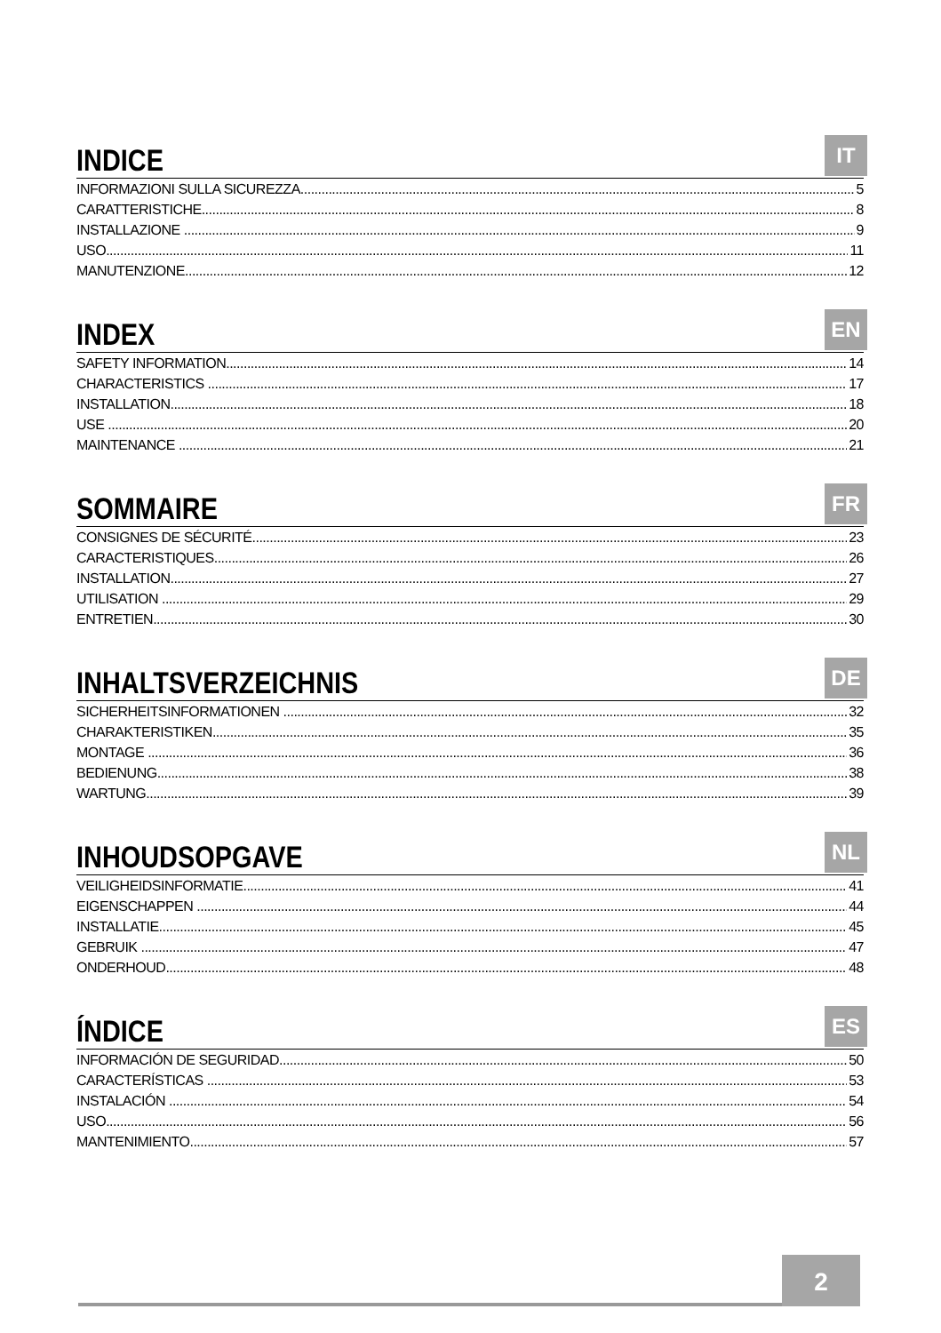INDICE
IT
INFORMAZIONI SULLA SICUREZZA 5
CARATTERISTICHE 8
INSTALLAZIONE 9
USO 11
MANUTENZIONE 12
INDEX
EN
SAFETY INFORMATION 14
CHARACTERISTICS 17
INSTALLATION 18
USE 20
MAINTENANCE 21
SOMMAIRE
FR
CONSIGNES DE SÉCURITÉ 23
CARACTERISTIQUES 26
INSTALLATION 27
UTILISATION 29
ENTRETIEN 30
INHALTSVERZEICHNIS
DE
SICHERHEITSINFORMATIONEN 32
CHARAKTERISTIKEN 35
MONTAGE 36
BEDIENUNG 38
WARTUNG 39
INHOUDSOPGAVE
NL
VEILIGHEIDSINFORMATIE 41
EIGENSCHAPPEN 44
INSTALLATIE 45
GEBRUIK 47
ONDERHOUD 48
ÍNDICE
ES
INFORMACIÓN DE SEGURIDAD 50
CARACTERÍSTICAS 53
INSTALACIÓN 54
USO 56
MANTENIMIENTO 57
2